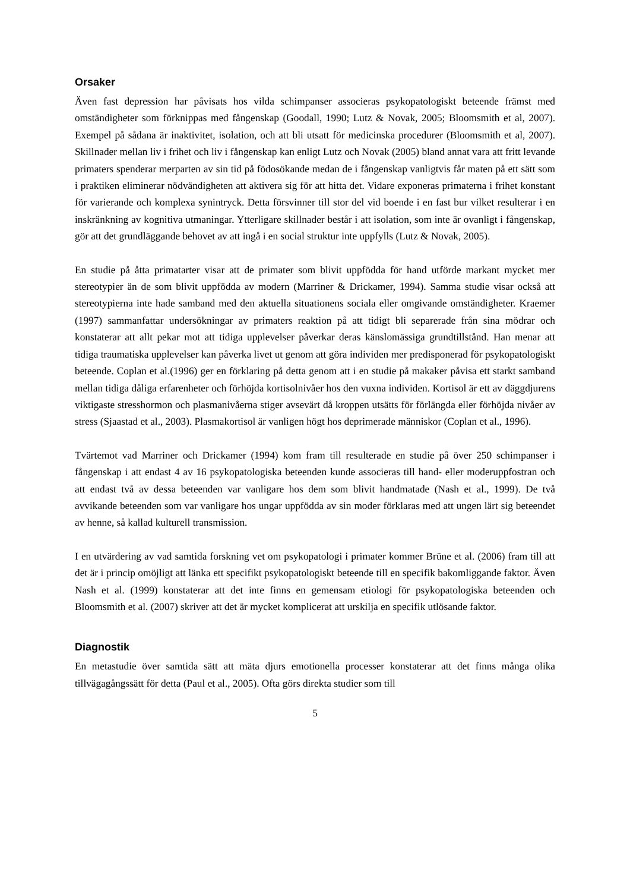Orsaker
Även fast depression har påvisats hos vilda schimpanser associeras psykopatologiskt beteende främst med omständigheter som förknippas med fångenskap (Goodall, 1990; Lutz & Novak, 2005; Bloomsmith et al, 2007). Exempel på sådana är inaktivitet, isolation, och att bli utsatt för medicinska procedurer (Bloomsmith et al, 2007). Skillnader mellan liv i frihet och liv i fångenskap kan enligt Lutz och Novak (2005) bland annat vara att fritt levande primaters spenderar merparten av sin tid på födosökande medan de i fångenskap vanligtvis får maten på ett sätt som i praktiken eliminerar nödvändigheten att aktivera sig för att hitta det. Vidare exponeras primaterna i frihet konstant för varierande och komplexa synintryck. Detta försvinner till stor del vid boende i en fast bur vilket resulterar i en inskränkning av kognitiva utmaningar. Ytterligare skillnader består i att isolation, som inte är ovanligt i fångenskap, gör att det grundläggande behovet av att ingå i en social struktur inte uppfylls (Lutz & Novak, 2005).
En studie på åtta primatarter visar att de primater som blivit uppfödda för hand utförde markant mycket mer stereotypier än de som blivit uppfödda av modern (Marriner & Drickamer, 1994). Samma studie visar också att stereotypierna inte hade samband med den aktuella situationens sociala eller omgivande omständigheter. Kraemer (1997) sammanfattar undersökningar av primaters reaktion på att tidigt bli separerade från sina mödrar och konstaterar att allt pekar mot att tidiga upplevelser påverkar deras känslomässiga grundtillstånd. Han menar att tidiga traumatiska upplevelser kan påverka livet ut genom att göra individen mer predisponerad för psykopatologiskt beteende. Coplan et al.(1996) ger en förklaring på detta genom att i en studie på makaker påvisa ett starkt samband mellan tidiga dåliga erfarenheter och förhöjda kortisolnivåer hos den vuxna individen. Kortisol är ett av däggdjurens viktigaste stresshormon och plasmanivåerna stiger avsevärt då kroppen utsätts för förlängda eller förhöjda nivåer av stress (Sjaastad et al., 2003). Plasmakortisol är vanligen högt hos deprimerade människor (Coplan et al., 1996).
Tvärtemot vad Marriner och Drickamer (1994) kom fram till resulterade en studie på över 250 schimpanser i fångenskap i att endast 4 av 16 psykopatologiska beteenden kunde associeras till hand- eller moderuppfostran och att endast två av dessa beteenden var vanligare hos dem som blivit handmatade (Nash et al., 1999). De två avvikande beteenden som var vanligare hos ungar uppfödda av sin moder förklaras med att ungen lärt sig beteendet av henne, så kallad kulturell transmission.
I en utvärdering av vad samtida forskning vet om psykopatologi i primater kommer Brüne et al. (2006) fram till att det är i princip omöjligt att länka ett specifikt psykopatologiskt beteende till en specifik bakomliggande faktor. Även Nash et al. (1999) konstaterar att det inte finns en gemensam etiologi för psykopatologiska beteenden och Bloomsmith et al. (2007) skriver att det är mycket komplicerat att urskilja en specifik utlösande faktor.
Diagnostik
En metastudie över samtida sätt att mäta djurs emotionella processer konstaterar att det finns många olika tillvägagångssätt för detta (Paul et al., 2005). Ofta görs direkta studier som till
5